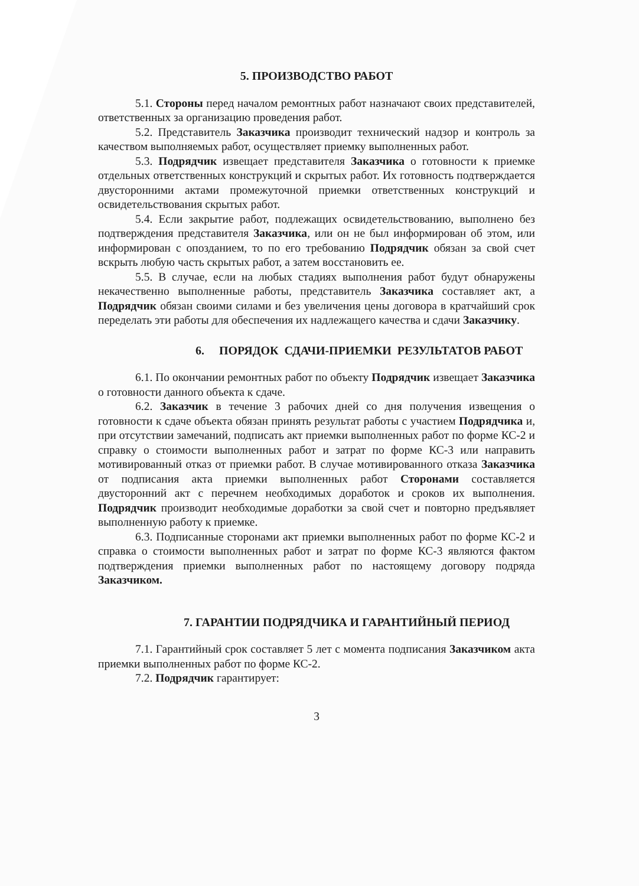5. ПРОИЗВОДСТВО РАБОТ
5.1. Стороны перед началом ремонтных работ назначают своих представителей, ответственных за организацию проведения работ.
5.2. Представитель Заказчика производит технический надзор и контроль за качеством выполняемых работ, осуществляет приемку выполненных работ.
5.3. Подрядчик извещает представителя Заказчика о готовности к приемке отдельных ответственных конструкций и скрытых работ. Их готовность подтверждается двусторонними актами промежуточной приемки ответственных конструкций и освидетельствования скрытых работ.
5.4. Если закрытие работ, подлежащих освидетельствованию, выполнено без подтверждения представителя Заказчика, или он не был информирован об этом, или информирован с опозданием, то по его требованию Подрядчик обязан за свой счет вскрыть любую часть скрытых работ, а затем восстановить ее.
5.5. В случае, если на любых стадиях выполнения работ будут обнаружены некачественно выполненные работы, представитель Заказчика составляет акт, а Подрядчик обязан своими силами и без увеличения цены договора в кратчайший срок переделать эти работы для обеспечения их надлежащего качества и сдачи Заказчику.
6. ПОРЯДОК СДАЧИ-ПРИЕМКИ РЕЗУЛЬТАТОВ РАБОТ
6.1. По окончании ремонтных работ по объекту Подрядчик извещает Заказчика о готовности данного объекта к сдаче.
6.2. Заказчик в течение 3 рабочих дней со дня получения извещения о готовности к сдаче объекта обязан принять результат работы с участием Подрядчика и, при отсутствии замечаний, подписать акт приемки выполненных работ по форме КС-2 и справку о стоимости выполненных работ и затрат по форме КС-3 или направить мотивированный отказ от приемки работ. В случае мотивированного отказа Заказчика от подписания акта приемки выполненных работ Сторонами составляется двусторонний акт с перечнем необходимых доработок и сроков их выполнения. Подрядчик производит необходимые доработки за свой счет и повторно предъявляет выполненную работу к приемке.
6.3. Подписанные сторонами акт приемки выполненных работ по форме КС-2 и справка о стоимости выполненных работ и затрат по форме КС-3 являются фактом подтверждения приемки выполненных работ по настоящему договору подряда Заказчиком.
7. ГАРАНТИИ ПОДРЯДЧИКА И ГАРАНТИЙНЫЙ ПЕРИОД
7.1. Гарантийный срок составляет 5 лет с момента подписания Заказчиком акта приемки выполненных работ по форме КС-2.
7.2. Подрядчик гарантирует:
3